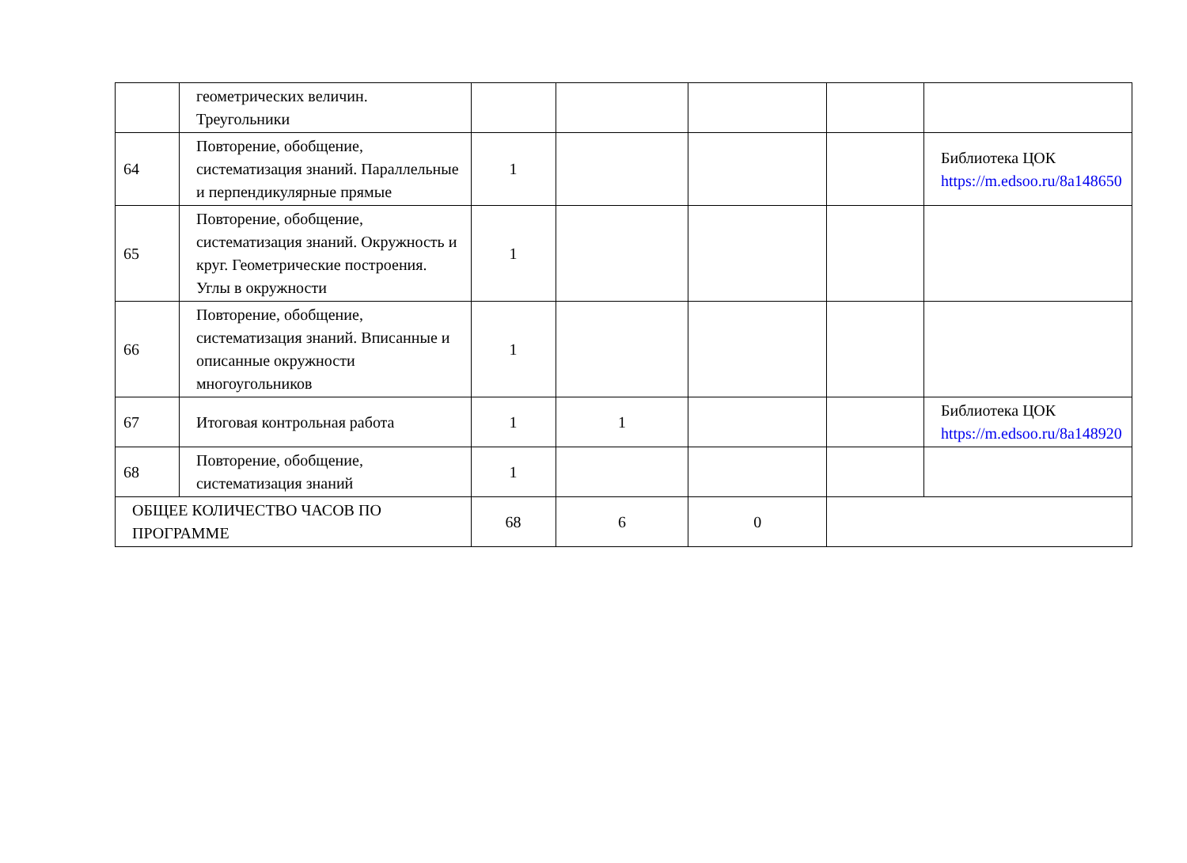| | геометрических величин. Треугольники | | | | | |
| 64 | Повторение, обобщение, систематизация знаний. Параллельные и перпендикулярные прямые | 1 | | | | Библиотека ЦОК https://m.edsoo.ru/8a148650 |
| 65 | Повторение, обобщение, систематизация знаний. Окружность и круг. Геометрические построения. Углы в окружности | 1 | | | | |
| 66 | Повторение, обобщение, систематизация знаний. Вписанные и описанные окружности многоугольников | 1 | | | | |
| 67 | Итоговая контрольная работа | 1 | 1 | | | Библиотека ЦОК https://m.edsoo.ru/8a148920 |
| 68 | Повторение, обобщение, систематизация знаний | 1 | | | | |
| ОБЩЕЕ КОЛИЧЕСТВО ЧАСОВ ПО ПРОГРАММЕ | | 68 | 6 | 0 | | |